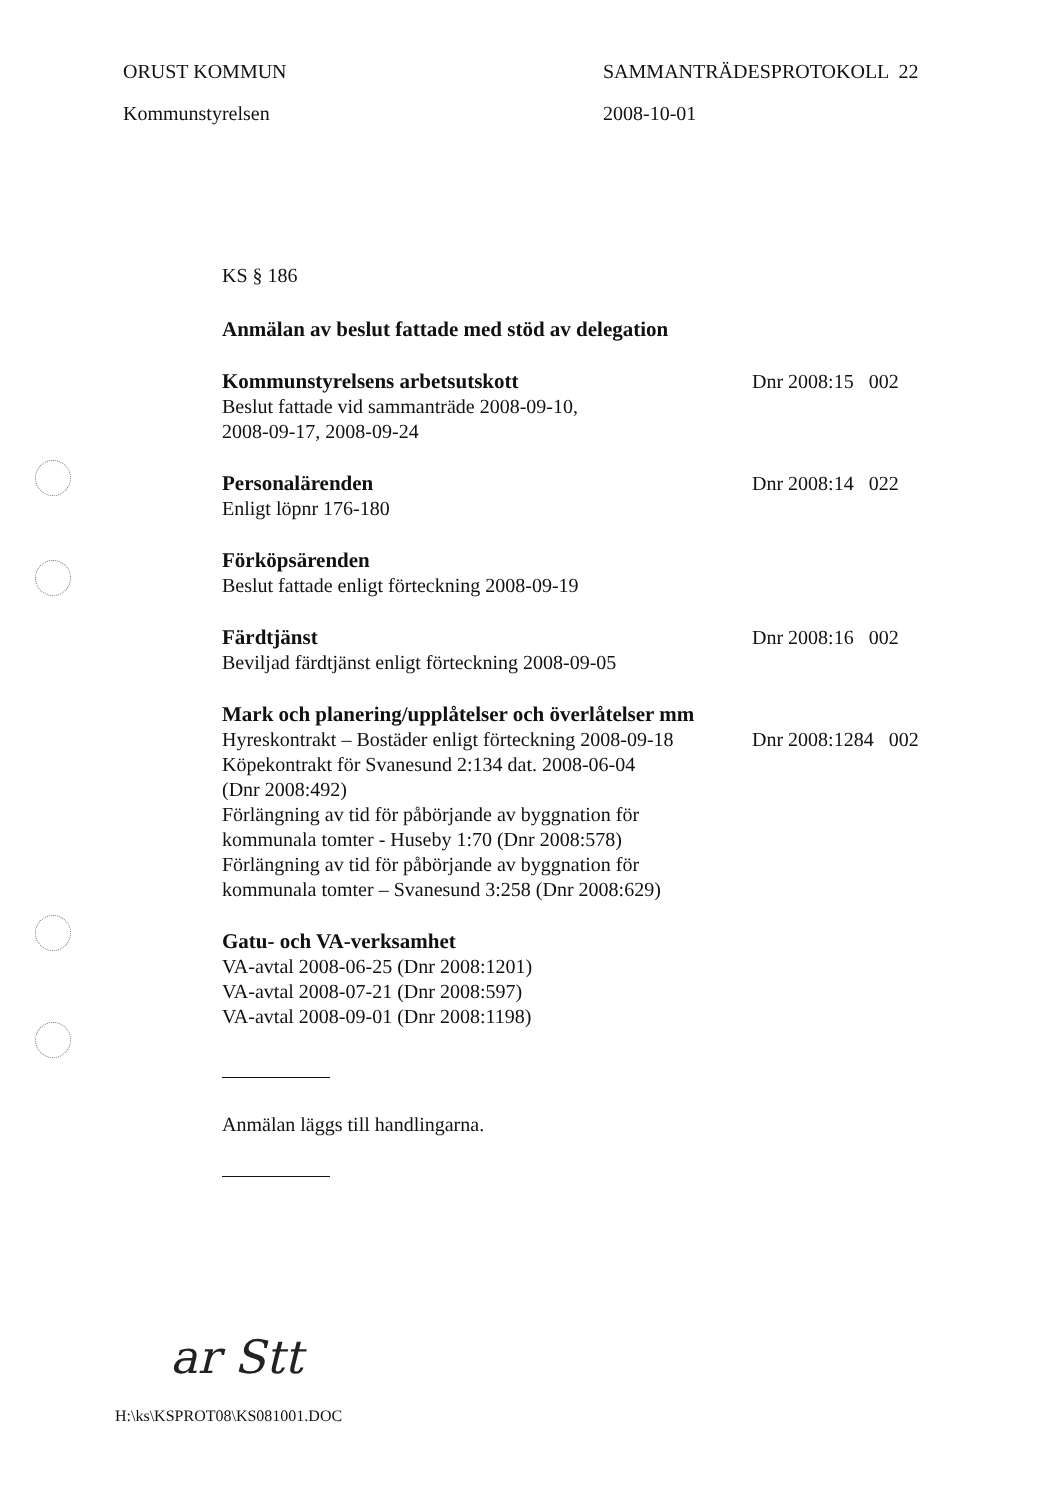ORUST KOMMUN
Kommunstyrelsen
SAMMANTRÄDESPROTOKOLL 22
2008-10-01
KS § 186
Anmälan av beslut fattade med stöd av delegation
Kommunstyrelsens arbetsutskott
Beslut fattade vid sammanträde 2008-09-10,
2008-09-17, 2008-09-24
Dnr 2008:15 002
Personalärenden
Enligt löpnr 176-180
Dnr 2008:14 022
Förköpsärenden
Beslut fattade enligt förteckning 2008-09-19
Färdtjänst
Beviljad färdtjänst enligt förteckning 2008-09-05
Dnr 2008:16 002
Mark och planering/upplåtelser och överlåtelser mm
Hyreskontrakt – Bostäder enligt förteckning 2008-09-18
Köpekontrakt för Svanesund 2:134 dat. 2008-06-04
(Dnr 2008:492)
Förlängning av tid för påbörjande av byggnation för
kommunala tomter - Huseby 1:70 (Dnr 2008:578)
Förlängning av tid för påbörjande av byggnation för
kommunala tomter – Svanesund 3:258 (Dnr 2008:629)
Dnr 2008:1284 002
Gatu- och VA-verksamhet
VA-avtal 2008-06-25 (Dnr 2008:1201)
VA-avtal 2008-07-21 (Dnr 2008:597)
VA-avtal 2008-09-01 (Dnr 2008:1198)
Anmälan läggs till handlingarna.
ar Stt
H:\ks\KSPROT08\KS081001.DOC